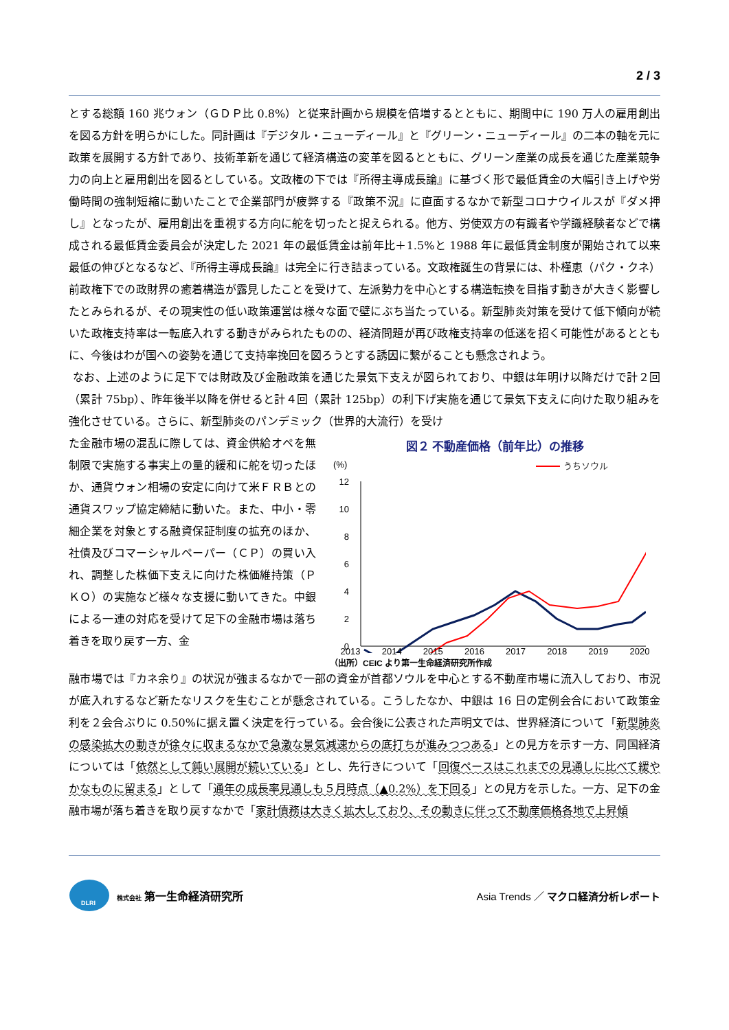2 / 3
とする総額 160 兆ウォン（ＧＤＰ比 0.8%）と従来計画から規模を倍増するとともに、期間中に 190 万人の雇用創出を図る方針を明らかにした。同計画は『デジタル・ニューディール』と『グリーン・ニューディール』の二本の軸を元に政策を展開する方針であり、技術革新を通じて経済構造の変革を図るとともに、グリーン産業の成長を通じた産業競争力の向上と雇用創出を図るとしている。文政権の下では『所得主導成長論』に基づく形で最低賃金の大幅引き上げや労働時間の強制短縮に動いたことで企業部門が疲弊する『政策不況』に直面するなかで新型コロナウイルスが『ダメ押し』となったが、雇用創出を重視する方向に舵を切ったと捉えられる。他方、労使双方の有識者や学識経験者などで構成される最低賃金委員会が決定した 2021 年の最低賃金は前年比＋1.5%と 1988 年に最低賃金制度が開始されて以来最低の伸びとなるなど、『所得主導成長論』は完全に行き詰まっている。文政権誕生の背景には、朴槿恵（パク・クネ）前政権下での政財界の癒着構造が露見したことを受けて、左派勢力を中心とする構造転換を目指す動きが大きく影響したとみられるが、その現実性の低い政策運営は様々な面で壁にぶち当たっている。新型肺炎対策を受けて低下傾向が続いた政権支持率は一転底入れする動きがみられたものの、経済問題が再び政権支持率の低迷を招く可能性があるとともに、今後はわが国への姿勢を通じて支持率挽回を図ろうとする誘因に繋がることも懸念されよう。
なお、上述のように足下では財政及び金融政策を通じた景気下支えが図られており、中銀は年明け以降だけで計２回（累計 75bp）、昨年後半以降を併せると計４回（累計 125bp）の利下げ実施を通じて景気下支えに向けた取り組みを強化させている。さらに、新型肺炎のパンデミック（世界的大流行）を受け
た金融市場の混乱に際しては、資金供給オペを無制限で実施する事実上の量的緩和に舵を切ったほか、通貨ウォン相場の安定に向けて米ＦＲＢとの通貨スワップ協定締結に動いた。また、中小・零細企業を対象とする融資保証制度の拡充のほか、社債及びコマーシャルペーパー（ＣＰ）の買い入れ、調整した株価下支えに向けた株価維持策（ＰＫＯ）の実施など様々な支援に動いてきた。中銀による一連の対応を受けて足下の金融市場は落ち着きを取り戻す一方、金
図２ 不動産価格（前年比）の推移
(%)
うちソウル
12
10
8
6
4
2
0
2013 2014 2015 2016 2017 2018 2019 2020
（出所）CEIC より第一生命経済研究所作成
融市場では『カネ余り』の状況が強まるなかで一部の資金が首都ソウルを中心とする不動産市場に流入しており、市況が底入れするなど新たなリスクを生むことが懸念されている。こうしたなか、中銀は 16 日の定例会合において政策金利を２会合ぶりに 0.50%に据え置く決定を行っている。会合後に公表された声明文では、世界経済について「新型肺炎の感染拡大の動きが徐々に収まるなかで急激な景気減速からの底打ちが進みつつある」との見方を示す一方、同国経済については「依然として鈍い展開が続いている」とし、先行きについて「回復ペースはこれまでの見通しに比べて緩やかなものに留まる」として「通年の成長率見通しも５月時点（▲0.2%）を下回る」との見方を示した。一方、足下の金融市場が落ち着きを取り戻すなかで「家計債務は大きく拡大しており、その動きに伴って不動産価格各地で上昇傾
DLRI
株式会社 第一生命経済研究所
Asia Trends ／ マクロ経済分析レポート